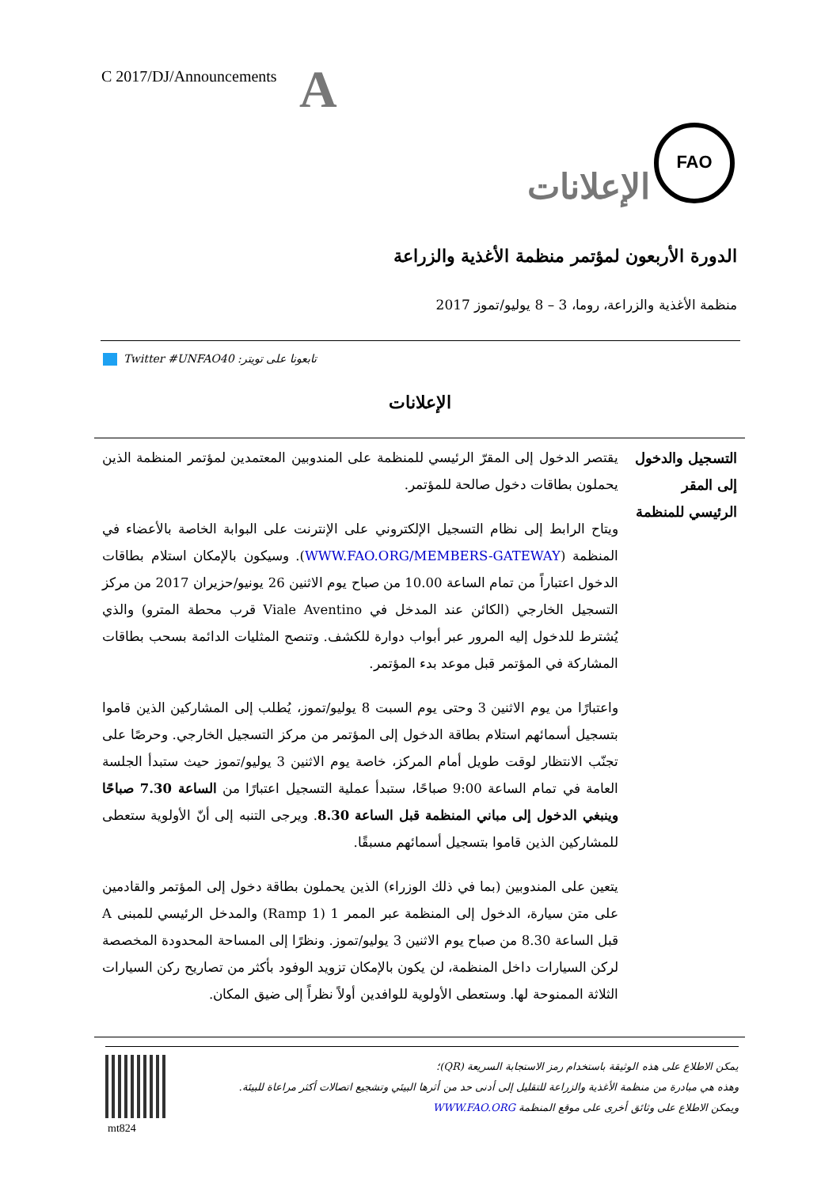C 2017/DJ/Announcements A
FAO
الإعلانات
الدورة الأربعون لمؤتمر منظمة الأغذية والزراعة
منظمة الأغذية والزراعة، روما، 3 – 8 يوليو/تموز 2017
Twitter #UNFAO40 :تابعونا على تويتر
الإعلانات
| التسجيل والدخول إلى المقر الرئيسي للمنظمة | يقتصر الدخول إلى المقرّ الرئيسي للمنظمة على المندوبين المعتمدين لمؤتمر المنظمة الذين يحملون بطاقات دخول صالحة للمؤتمر. ويتاح الرابط إلى نظام التسجيل الإلكتروني على الإنترنت على البوابة الخاصة بالأعضاء في المنظمة ( WWW.FAO.ORG/MEMBERS-GATEWAY ). وسيكون بالإمكان استلام بطاقات الدخول اعتباراً من تمام الساعة 10.00 من صباح يوم الاثنين 26 يونيو/حزيران 2017 من مركز التسجيل الخارجي (الكائن عند المدخل في Viale Aventino قرب محطة المترو) والذي يُشترط للدخول إليه المرور عبر أبواب دوارة للكشف. وتنصح المثليات الدائمة بسحب بطاقات المشاركة في المؤتمر قبل موعد بدء المؤتمر. واعتبارًا من يوم الاثنين 3 وحتى يوم السبت 8 يوليو/تموز، يُطلب إلى المشاركين الذين قاموا بتسجيل أسمائهم استلام بطاقة الدخول إلى المؤتمر من مركز التسجيل الخارجي. وحرصًا على تجنّب الانتظار لوقت طويل أمام المركز، خاصة يوم الاثنين 3 يوليو/تموز حيث ستبدأ الجلسة العامة في تمام الساعة 9:00 صباحًا، ستبدأ عملية التسجيل اعتبارًا من الساعة 7.30 صباحًا وينبغي الدخول إلى مباني المنظمة قبل الساعة 8.30 . ويرجى التنبه إلى أنّ الأولوية ستعطى للمشاركين الذين قاموا بتسجيل أسمائهم مسبقًا. يتعين على المندوبين (بما في ذلك الوزراء) الذين يحملون بطاقة دخول إلى المؤتمر والقادمين على متن سيارة، الدخول إلى المنظمة عبر الممر 1 (Ramp 1) والمدخل الرئيسي للمبنى A قبل الساعة 8.30 من صباح يوم الاثنين 3 يوليو/تموز. ونظرًا إلى المساحة المحدودة المخصصة لركن السيارات داخل المنظمة، لن يكون بالإمكان تزويد الوفود بأكثر من تصاريح ركن السيارات الثلاثة الممنوحة لها. وستعطى الأولوية للوافدين أولاً نظراً إلى ضيق المكان. |
يمكن الاطلاع على هذه الوثيقة باستخدام رمز الاستجابة السريعة (QR)؛
وهذه هي مبادرة من منظمة الأغذية والزراعة للتقليل إلى أدنى حد من أثرها البيئي وتشجيع اتصالات أكثر مراعاة للبيئة.
ويمكن الاطلاع على وثائق أخرى على موقع المنظمة WWW.FAO.ORG
mt824